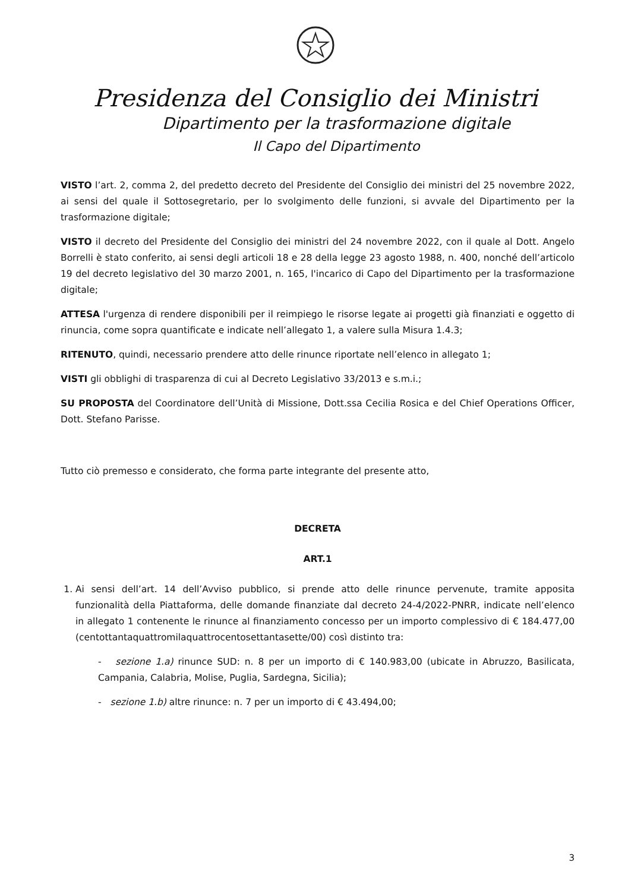Presidenza del Consiglio dei Ministri
Dipartimento per la trasformazione digitale
Il Capo del Dipartimento
VISTO l’art. 2, comma 2, del predetto decreto del Presidente del Consiglio dei ministri del 25 novembre 2022, ai sensi del quale il Sottosegretario, per lo svolgimento delle funzioni, si avvale del Dipartimento per la trasformazione digitale;
VISTO il decreto del Presidente del Consiglio dei ministri del 24 novembre 2022, con il quale al Dott. Angelo Borrelli è stato conferito, ai sensi degli articoli 18 e 28 della legge 23 agosto 1988, n. 400, nonché dell’articolo 19 del decreto legislativo del 30 marzo 2001, n. 165, l'incarico di Capo del Dipartimento per la trasformazione digitale;
ATTESA l'urgenza di rendere disponibili per il reimpiego le risorse legate ai progetti già finanziati e oggetto di rinuncia, come sopra quantificate e indicate nell’allegato 1, a valere sulla Misura 1.4.3;
RITENUTO, quindi, necessario prendere atto delle rinunce riportate nell’elenco in allegato 1;
VISTI gli obblighi di trasparenza di cui al Decreto Legislativo 33/2013 e s.m.i.;
SU PROPOSTA del Coordinatore dell’Unità di Missione, Dott.ssa Cecilia Rosica e del Chief Operations Officer, Dott. Stefano Parisse.
Tutto ciò premesso e considerato, che forma parte integrante del presente atto,
DECRETA
ART.1
1. Ai sensi dell’art. 14 dell’Avviso pubblico, si prende atto delle rinunce pervenute, tramite apposita funzionalità della Piattaforma, delle domande finanziate dal decreto 24-4/2022-PNRR, indicate nell’elenco in allegato 1 contenente le rinunce al finanziamento concesso per un importo complessivo di € 184.477,00 (centottantaquattromilaquattrocentosettantasette/00) così distinto tra:
- sezione 1.a) rinunce SUD: n. 8 per un importo di € 140.983,00 (ubicate in Abruzzo, Basilicata, Campania, Calabria, Molise, Puglia, Sardegna, Sicilia);
- sezione 1.b) altre rinunce: n. 7 per un importo di € 43.494,00;
3